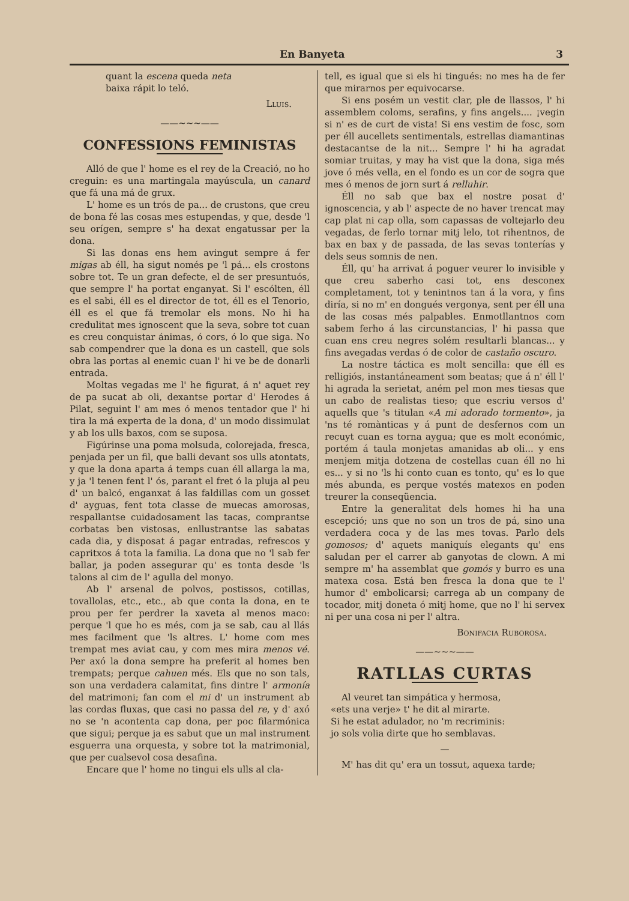En Banyeta 3
quant la escena queda neta
baixa rápit lo teló.
Lluis.
——~~~——
CONFESSIONS FEMINISTAS
Alló de que l' home es el rey de la Creació, no ho creguin: es una martingala mayúscula, un canard que fá una má de grux.
L' home es un trós de pa... de crustons, que creu de bona fé las cosas mes estupendas, y que, desde 'l seu orígen, sempre s' ha dexat engatussar per la dona.
Si las donas ens hem avingut sempre á fer migas ab éll, ha sigut només pe 'l pá... els crostons sobre tot. Te un gran defecte, el de ser presuntuós, que sempre l' ha portat enganyat. Si l' escólten, éll es el sabi, éll es el director de tot, éll es el Tenorio, éll es el que fá tremolar els mons. No hi ha credulitat mes ignoscent que la seva, sobre tot cuan es creu conquistar ánimas, ó cors, ó lo que siga. No sab compendrer que la dona es un castell, que sols obra las portas al enemic cuan l' hi ve be de donarli entrada.
Moltas vegadas me l' he figurat, á n' aquet rey de pa sucat ab oli, dexantse portar d' Herodes á Pilat, seguint l' am mes ó menos tentador que l' hi tira la má experta de la dona, d' un modo dissimulat y ab los ulls baxos, com se suposa.
Figúrinse una poma molsuda, colorejada, fresca, penjada per un fil, que balli devant sos ulls atontats, y que la dona aparta á temps cuan éll allarga la ma, y ja 'l tenen fent l' ós, parant el fret ó la pluja al peu d' un balcó, enganxat á las faldillas com un gosset d' ayguas, fent tota classe de muecas amorosas, respallantse cuidadosament las tacas, comprantse corbatas ben vistosas, enllustrantse las sabatas cada dia, y disposat á pagar entradas, refrescos y capritxos á tota la familia. La dona que no 'l sab fer ballar, ja poden assegurar qu' es tonta desde 'ls talons al cim de l' agulla del monyo.
Ab l' arsenal de polvos, postissos, cotillas, tovallolas, etc., etc., ab que conta la dona, en te prou per fer perdrer la xaveta al menos maco: perque 'l que ho es més, com ja se sab, cau al llás mes facilment que 'ls altres. L' home com mes trempat mes aviat cau, y com mes mira menos vé. Per axó la dona sempre ha preferit al homes ben trempats; perque cahuen més. Els que no son tals, son una verdadera calamitat, fins dintre l' armonía del matrimoni; fan com el mi d' un instrument ab las cordas fluxas, que casi no passa del re, y d' axó no se 'n acontenta cap dona, per poc filarmónica que sigui; perque ja es sabut que un mal instrument esguerra una orquesta, y sobre tot la matrimonial, que per cualsevol cosa desafina.
Encare que l' home no tingui els ulls al cla-
tell, es igual que si els hi tingués: no mes ha de fer que mirarnos per equivocarse.
Si ens posém un vestit clar, ple de llassos, l' hi assemblem coloms, serafins, y fins angels.... ¡vegin si n' es de curt de vista! Si ens vestim de fosc, som per éll aucellets sentimentals, estrellas diamantinas destacantse de la nit... Sempre l' hi ha agradat somiar truitas, y may ha vist que la dona, siga més jove ó més vella, en el fondo es un cor de sogra que mes ó menos de jorn surt á relluhir.
Éll no sab que bax el nostre posat d' ignoscencia, y ab l' aspecte de no haver trencat may cap plat ni cap olla, som capassas de voltejarlo deu vegadas, de ferlo tornar mitj lelo, tot rihentnos, de bax en bax y de passada, de las sevas tonterías y dels seus somnis de nen.
Éll, qu' ha arrivat á poguer veurer lo invisible y que creu saberho casi tot, ens desconex completament, tot y tenintnos tan á la vora, y fins diría, si no m' en dongués vergonya, sent per éll una de las cosas més palpables. Enmotllantnos com sabem ferho á las circunstancias, l' hi passa que cuan ens creu negres solém resultarli blancas... y fins avegadas verdas ó de color de castaño oscuro.
La nostre táctica es molt sencilla: que éll es relligiós, instantáneament som beatas; que á n' éll l' hi agrada la serietat, aném pel mon mes tiesas que un cabo de realistas tieso; que escriu versos d' aquells que 's titulan «A mi adorado tormento», ja 'ns té romànticas y á punt de desfernos com un recuyt cuan es torna aygua; que es molt económic, portém á taula monjetas amanidas ab oli... y ens menjem mitja dotzena de costellas cuan éll no hi es... y si no 'ls hi conto cuan es tonto, qu' es lo que més abunda, es perque vostés matexos en poden treurer la conseqüencia.
Entre la generalitat dels homes hi ha una escepció; uns que no son un tros de pá, sino una verdadera coca y de las mes tovas. Parlo dels gomosos; d' aquets maniquís elegants qu' ens saludan per el carrer ab ganyotas de clown. A mi sempre m' ha assemblat que gomós y burro es una matexa cosa. Está ben fresca la dona que te l' humor d' embolicarsi; carrega ab un company de tocador, mitj doneta ó mitj home, que no l' hi servex ni per una cosa ni per l' altra.
Bonifacia Ruborosa.
——~~~——
RATLLAS CURTAS
Al veuret tan simpática y hermosa,
«ets una verje» t' he dit al mirarte.
Si he estat adulador, no 'm recriminis:
jo sols volia dirte que ho semblavas.
—
M' has dit qu' era un tossut, aquexa tarde;